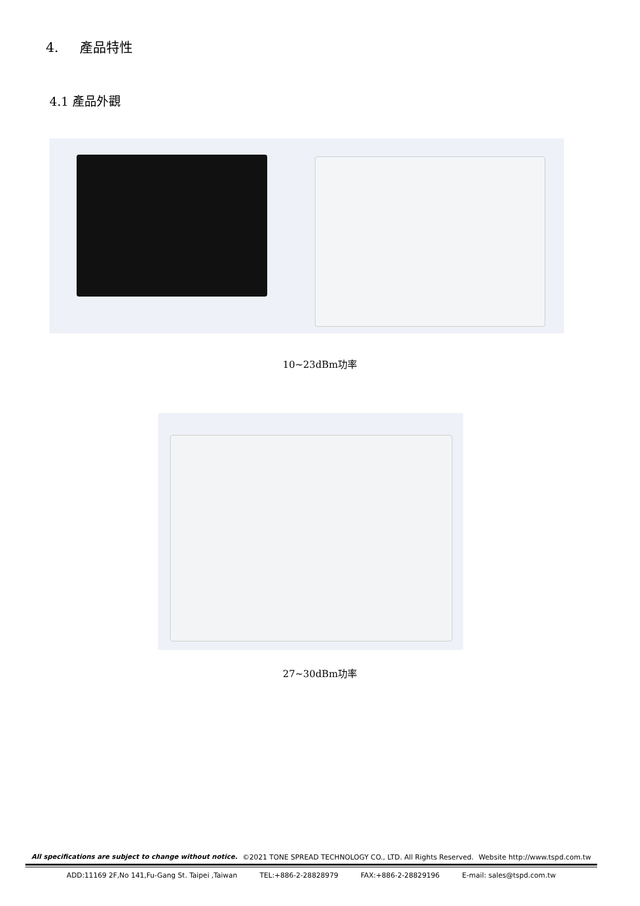4. 產品特性
4.1 產品外觀
10~23dBm功率
27~30dBm功率
All specifications are subject to change without notice. ©2021 TONE SPREAD TECHNOLOGY CO., LTD. All Rights Reserved. Website http://www.tspd.com.tw
ADD:11169 2F,No 141,Fu-Gang St. Taipei ,Taiwan TEL:+886-2-28828979 FAX:+886-2-28829196 E-mail: sales@tspd.com.tw